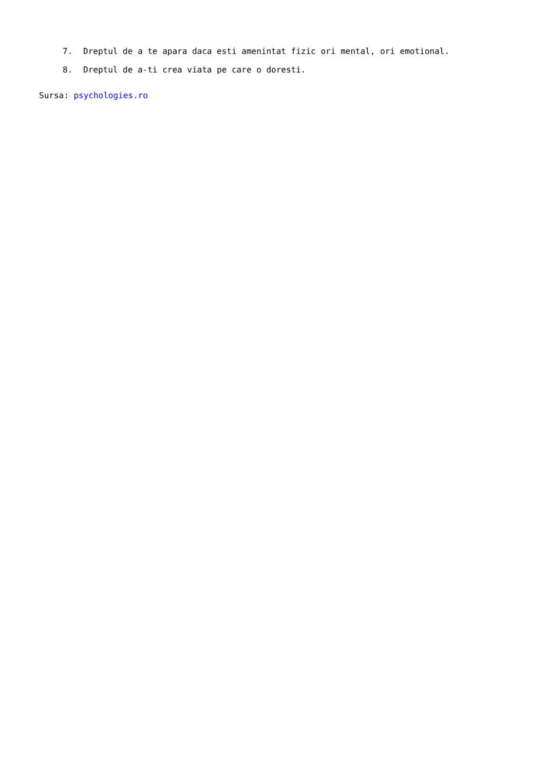7. Dreptul de a te apara daca esti amenintat fizic ori mental, ori emotional.
8. Dreptul de a-ti crea viata pe care o doresti.
Sursa: psychologies.ro